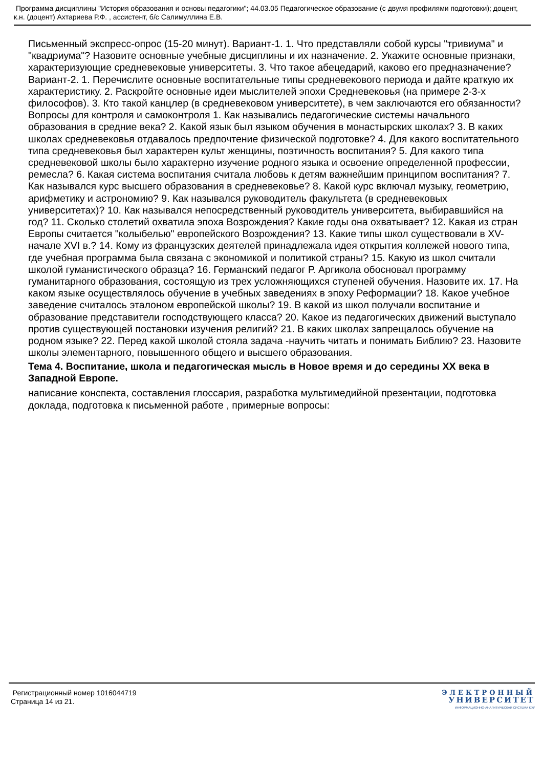Программа дисциплины "История образования и основы педагогики"; 44.03.05 Педагогическое образование (с двумя профилями подготовки); доцент, к.н. (доцент) Ахтариева Р.Ф. , ассистент, б/с Салимуллина Е.В.
Письменный экспресс-опрос (15-20 минут). Вариант-1. 1. Что представляли собой курсы "тривиума" и "квадриума"? Назовите основные учебные дисциплины и их назначение. 2. Укажите основные признаки, характеризующие средневековые университеты. 3. Что такое абецедарий, каково его предназначение? Вариант-2. 1. Перечислите основные воспитательные типы средневекового периода и дайте краткую их характеристику. 2. Раскройте основные идеи мыслителей эпохи Средневековья (на примере 2-3-х философов). 3. Кто такой канцлер (в средневековом университете), в чем заключаются его обязанности? Вопросы для контроля и самоконтроля 1. Как назывались педагогические системы начального образования в средние века? 2. Какой язык был языком обучения в монастырских школах? 3. В каких школах средневековья отдавалось предпочтение физической подготовке? 4. Для какого воспитательного типа средневековья был характерен культ женщины, поэтичность воспитания? 5. Для какого типа средневековой школы было характерно изучение родного языка и освоение определенной профессии, ремесла? 6. Какая система воспитания считала любовь к детям важнейшим принципом воспитания? 7. Как назывался курс высшего образования в средневековье? 8. Какой курс включал музыку, геометрию, арифметику и астрономию? 9. Как назывался руководитель факультета (в средневековых университетах)? 10. Как назывался непосредственный руководитель университета, выбиравшийся на год? 11. Сколько столетий охватила эпоха Возрождения? Какие годы она охватывает? 12. Какая из стран Европы считается "колыбелью" европейского Возрождения? 13. Какие типы школ существовали в XV-начале XVI в.? 14. Кому из французских деятелей принадлежала идея открытия коллежей нового типа, где учебная программа была связана с экономикой и политикой страны? 15. Какую из школ считали школой гуманистического образца? 16. Германский педагог Р. Аргикола обосновал программу гуманитарного образования, состоящую из трех усложняющихся ступеней обучения. Назовите их. 17. На каком языке осуществлялось обучение в учебных заведениях в эпоху Реформации? 18. Какое учебное заведение считалось эталоном европейской школы? 19. В какой из школ получали воспитание и образование представители господствующего класса? 20. Какое из педагогических движений выступало против существующей постановки изучения религий? 21. В каких школах запрещалось обучение на родном языке? 22. Перед какой школой стояла задача -научить читать и понимать Библию? 23. Назовите школы элементарного, повышенного общего и высшего образования.
Тема 4. Воспитание, школа и педагогическая мысль в Новое время и до середины XX века в Западной Европе.
написание конспекта, составления глоссария, разработка мультимедийной презентации, подготовка доклада, подготовка к письменной работе , примерные вопросы:
Регистрационный номер 1016044719
Страница 14 из 21.
ЭЛЕКТРОННЫЙ
УНИВЕРСИТЕТ
ИНФОРМАЦИОННО-АНАЛИТИЧЕСКАЯ СИСТЕМА КФУ